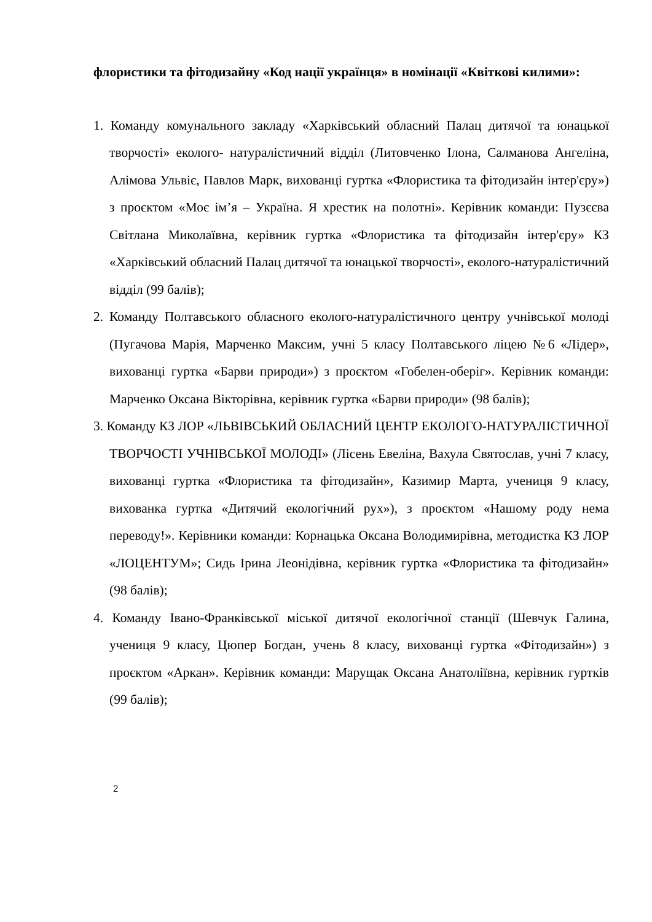флористики та фітодизайну «Код нації українця» в номінації «Квіткові килими»:
1. Команду комунального закладу «Харківський обласний Палац дитячої та юнацької творчості» еколого- натуралістичний відділ (Литовченко Ілона, Салманова Ангеліна, Алімова Ульвіє, Павлов Марк, вихованці гуртка «Флористика та фітодизайн інтер'єру») з проєктом «Моє ім’я – Україна. Я хрестик на полотні». Керівник команди: Пузєєва Світлана Миколаївна, керівник гуртка «Флористика та фітодизайн інтер'єру» КЗ «Харківський обласний Палац дитячої та юнацької творчості», еколого-натуралістичний відділ (99 балів);
2. Команду Полтавського обласного еколого-натуралістичного центру учнівської молоді (Пугачова Марія, Марченко Максим, учні 5 класу Полтавського ліцею №6 «Лідер», вихованці гуртка «Барви природи») з проєктом «Гобелен-оберіг». Керівник команди: Марченко Оксана Вікторівна, керівник гуртка «Барви природи» (98 балів);
3. Команду КЗ ЛОР «ЛЬВІВСЬКИЙ ОБЛАСНИЙ ЦЕНТР ЕКОЛОГО-НАТУРАЛІСТИЧНОЇ ТВОРЧОСТІ УЧНІВСЬКОЇ МОЛОДІ» (Лісень Евеліна, Вахула Святослав, учні 7 класу, вихованці гуртка «Флористика та фітодизайн», Казимир Марта, учениця 9 класу, вихованка гуртка «Дитячий екологічний рух»), з проєктом «Нашому роду нема переводу!». Керівники команди: Корнацька Оксана Володимирівна, методистка КЗ ЛОР «ЛОЦЕНТУМ»; Сидь Ірина Леонідівна, керівник гуртка «Флористика та фітодизайн» (98 балів);
4. Команду Івано-Франківської міської дитячої екологічної станції (Шевчук Галина, учениця 9 класу, Цюпер Богдан, учень 8 класу, вихованці гуртка «Фітодизайн») з проєктом «Аркан». Керівник команди: Марущак Оксана Анатоліївна, керівник гуртків (99 балів);
2